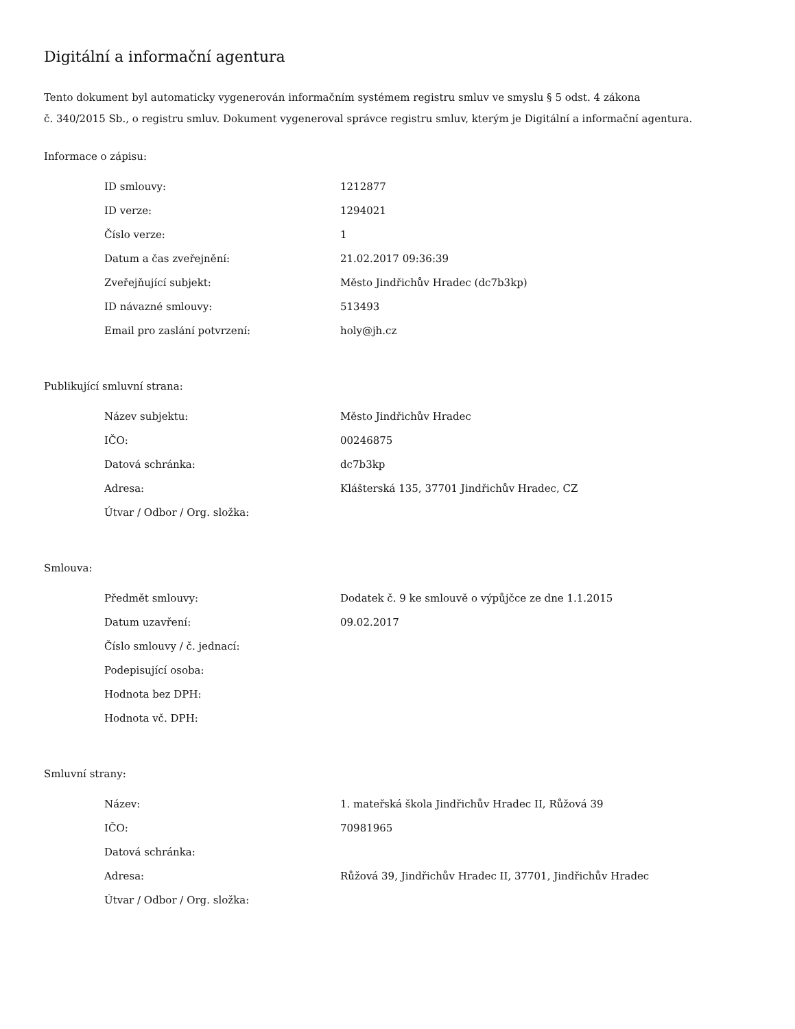Digitální a informační agentura
Tento dokument byl automaticky vygenerován informačním systémem registru smluv ve smyslu § 5 odst. 4 zákona
č. 340/2015 Sb., o registru smluv. Dokument vygeneroval správce registru smluv, kterým je Digitální a informační agentura.
Informace o zápisu:
| ID smlouvy: | 1212877 |
| ID verze: | 1294021 |
| Číslo verze: | 1 |
| Datum a čas zveřejnění: | 21.02.2017 09:36:39 |
| Zveřejňující subjekt: | Město Jindřichův Hradec (dc7b3kp) |
| ID návazné smlouvy: | 513493 |
| Email pro zaslání potvrzení: | holy@jh.cz |
Publikující smluvní strana:
| Název subjektu: | Město Jindřichův Hradec |
| IČO: | 00246875 |
| Datová schránka: | dc7b3kp |
| Adresa: | Klášterská 135, 37701 Jindřichův Hradec, CZ |
| Útvar / Odbor / Org. složka: | |
Smlouva:
| Předmět smlouvy: | Dodatek č. 9 ke smlouvě o výpůjčce ze dne 1.1.2015 |
| Datum uzavření: | 09.02.2017 |
| Číslo smlouvy / č. jednací: | |
| Podepisující osoba: | |
| Hodnota bez DPH: | |
| Hodnota vč. DPH: | |
Smluvní strany:
| Název: | 1. mateřská škola Jindřichův Hradec II, Růžová 39 |
| IČO: | 70981965 |
| Datová schránka: | |
| Adresa: | Růžová 39, Jindřichův Hradec II, 37701, Jindřichův Hradec |
| Útvar / Odbor / Org. složka: | |